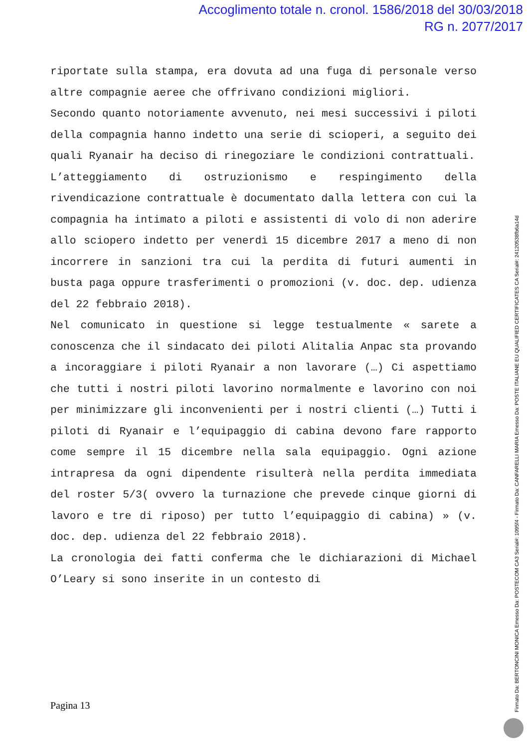Accoglimento totale n. cronol. 1586/2018 del 30/03/2018
RG n. 2077/2017
riportate sulla stampa, era dovuta ad una fuga di personale verso altre compagnie aeree che offrivano condizioni migliori.
Secondo quanto notoriamente avvenuto, nei mesi successivi i piloti della compagnia hanno indetto una serie di scioperi, a seguito dei quali Ryanair ha deciso di rinegoziare le condizioni contrattuali.
L’atteggiamento di ostruzionismo e respingimento della rivendicazione contrattuale è documentato dalla lettera con cui la compagnia ha intimato a piloti e assistenti di volo di non aderire allo sciopero indetto per venerdì 15 dicembre 2017 a meno di non incorrere in sanzioni tra cui la perdita di futuri aumenti in busta paga oppure trasferimenti o promozioni (v. doc. dep. udienza del 22 febbraio 2018).
Nel comunicato in questione si legge testualmente « sarete a conoscenza che il sindacato dei piloti Alitalia Anpac sta provando a incoraggiare i piloti Ryanair a non lavorare (…) Ci aspettiamo che tutti i nostri piloti lavorino normalmente e lavorino con noi per minimizzare gli inconvenienti per i nostri clienti (…) Tutti i piloti di Ryanair e l’equipaggio di cabina devono fare rapporto come sempre il 15 dicembre nella sala equipaggio. Ogni azione intrapresa da ogni dipendente risulterà nella perdita immediata del roster 5/3( ovvero la turnazione che prevede cinque giorni di lavoro e tre di riposo) per tutto l’equipaggio di cabina) » (v. doc. dep. udienza del 22 febbraio 2018).
La cronologia dei fatti conferma che le dichiarazioni di Michael O’Leary si sono inserite in un contesto di
Pagina 13
Firmato Da: BERTONCINI MONICA Emesso Da: POSTECOM CA3 Serial#: 1095f4 - Firmato Da: CANFARELLI MARIA Emesso Da: POSTE ITALIANE EU QUALIFIED CERTIFICATES CA Serial#: 24120538fb6a14d